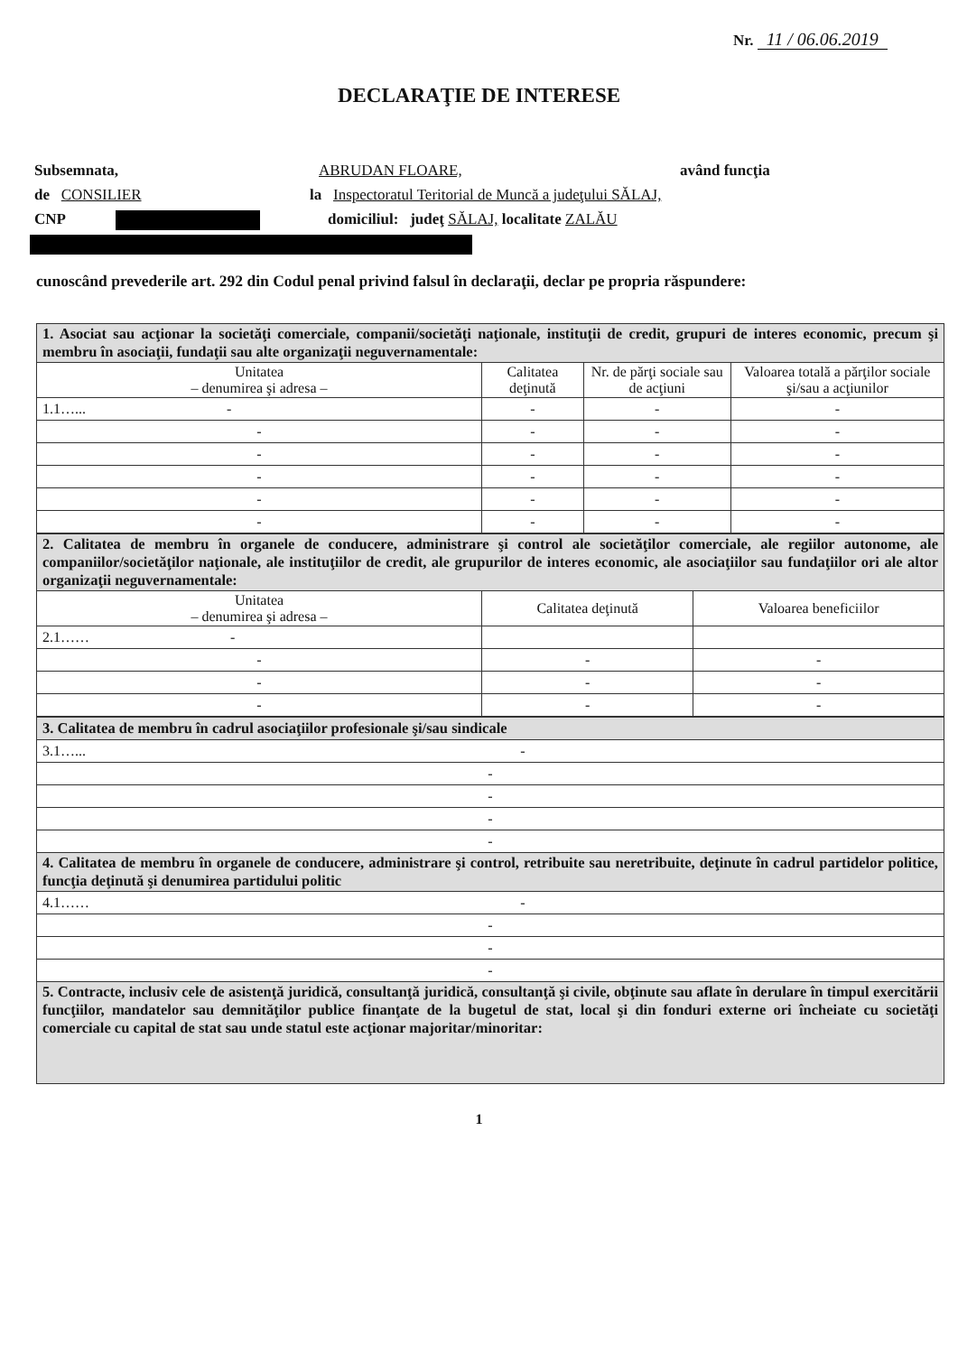Nr. 11 / 06.06.2019
DECLARAŢIE DE INTERESE
Subsemnata, ABRUDAN FLOARE, având funcţia
de CONSILIER la Inspectoratul Teritorial de Muncă a judeţului SĂLAJ,
CNP domiciliul: judeţ SĂLAJ, localitate ZALĂU
cunoscând prevederile art. 292 din Codul penal privind falsul în declaraţii, declar pe propria răspundere:
| 1. Asociat sau acţionar la societăţi comerciale, companii/societăţi naţionale, instituţii de credit, grupuri de interes economic, precum şi membru în asociaţii, fundaţii sau alte organizaţii neguvernamentale: | | | |
| Unitatea – denumirea şi adresa – | Calitatea deţinută | Nr. de părţi sociale sau de acţiuni | Valoarea totală a părţilor sociale şi/sau a acţiunilor |
| 1.1…... - | - | - | - |
| - | - | - | - |
| - | - | - | - |
| - | - | - | - |
| - | - | - | - |
| - | - | - | - |
| 2. Calitatea de membru în organele de conducere, administrare şi control ale societăţilor comerciale, ale regiilor autonome, ale companiilor/societăţilor naţionale, ale instituţiilor de credit, ale grupurilor de interes economic, ale asociaţiilor sau fundaţiilor ori ale altor organizaţii neguvernamentale: | | |
| Unitatea – denumirea şi adresa – | Calitatea deţinută | Valoarea beneficiilor |
| 2.1…… - | | |
| - | - | - |
| - | - | - |
| - | - | - |
| 3. Calitatea de membru în cadrul asociaţiilor profesionale şi/sau sindicale | |
| 3.1…... | - |
| - | |
| - | |
| - | |
| - | |
| 4. Calitatea de membru în organele de conducere, administrare şi control, retribuite sau neretribuite, deţinute în cadrul partidelor politice, funcţia deţinută şi denumirea partidului politic | |
| 4.1…… | - |
| - | |
| - | |
| - | |
| 5. Contracte, inclusiv cele de asistenţă juridică, consultanţă juridică, consultanţă şi civile, obţinute sau aflate în derulare în timpul exercitării funcţiilor, mandatelor sau demnităţilor publice finanţate de la bugetul de stat, local şi din fonduri externe ori încheiate cu societăţi comerciale cu capital de stat sau unde statul este acţionar majoritar/minoritar: | |
1